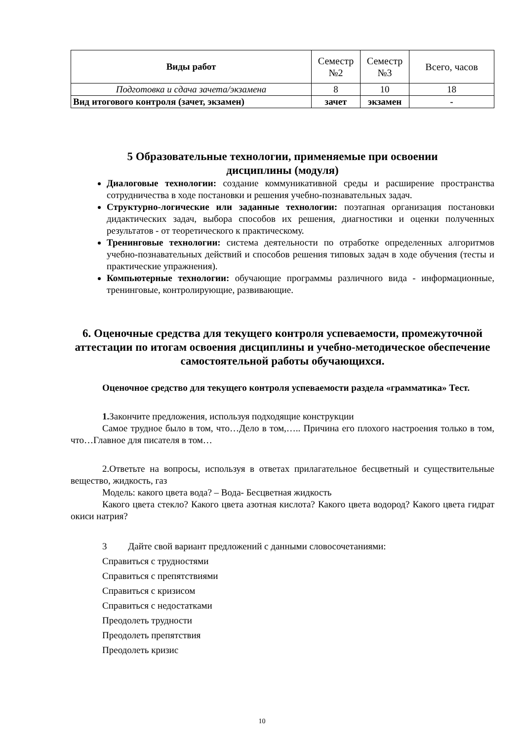| Виды работ | Семестр №2 | Семестр №3 | Всего, часов |
| Подготовка и сдача зачета/экзамена | 8 | 10 | 18 |
| Вид итогового контроля (зачет, экзамен) | зачет | экзамен | - |
5 Образовательные технологии, применяемые при освоении
дисциплины (модуля)
Диалоговые технологии: создание коммуникативной среды и расширение пространства сотрудничества в ходе постановки и решения учебно-познавательных задач.
Структурно-логические или заданные технологии: поэтапная организация постановки дидактических задач, выбора способов их решения, диагностики и оценки полученных результатов - от теоретического к практическому.
Тренинговые технологии: система деятельности по отработке определенных алгоритмов учебно-познавательных действий и способов решения типовых задач в ходе обучения (тесты и практические упражнения).
Компьютерные технологии: обучающие программы различного вида - информационные, тренинговые, контролирующие, развивающие.
6. Оценочные средства для текущего контроля успеваемости, промежуточной аттестации по итогам освоения дисциплины и учебно-методическое обеспечение самостоятельной работы обучающихся.
Оценочное средство для текущего контроля успеваемости раздела «грамматика» Тест.
1. Закончите предложения, используя подходящие конструкции
Самое трудное было в том, что…Дело в том,….. Причина его плохого настроения только в том, что…Главное для писателя в том…
2.Ответьте на вопросы, используя в ответах прилагательное бесцветный и существительные вещество, жидкость, газ
Модель: какого цвета вода? – Вода- Бесцветная жидкость
Какого цвета стекло? Какого цвета азотная кислота? Какого цвета водород? Какого цвета гидрат окиси натрия?
3 Дайте свой вариант предложений с данными словосочетаниями:
Справиться с трудностями
Справиться с препятствиями
Справиться с кризисом
Справиться с недостатками
Преодолеть трудности
Преодолеть препятствия
Преодолеть кризис
10